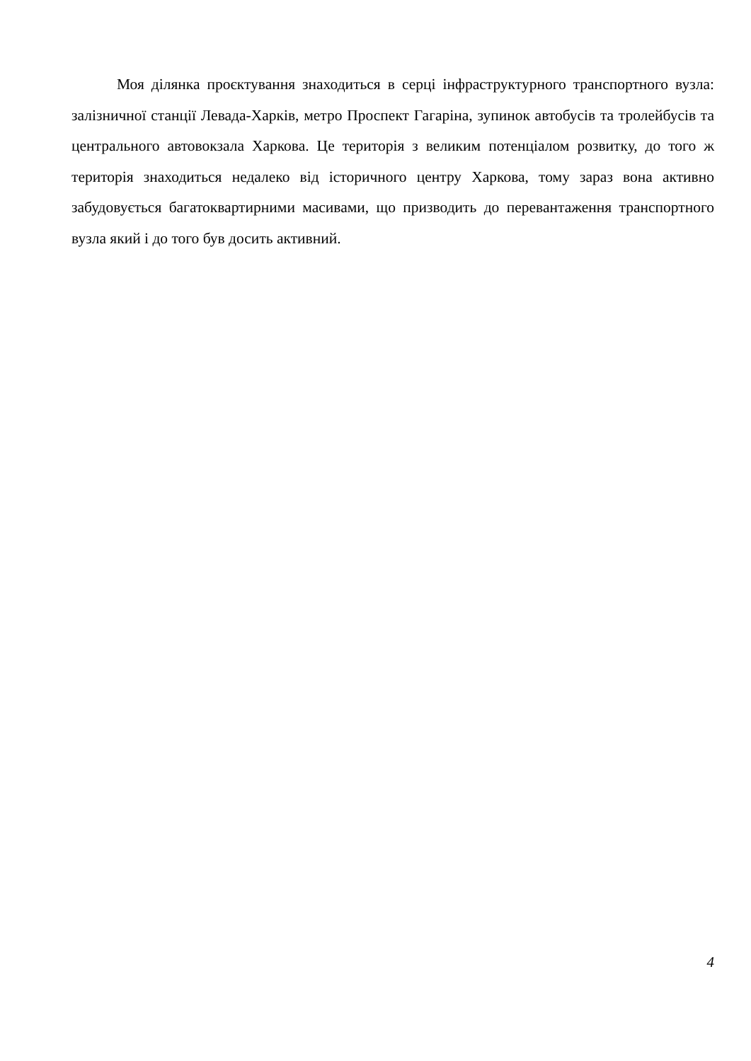Моя ділянка проєктування знаходиться в серці інфраструктурного транспортного вузла: залізничної станції Левада-Харків, метро Проспект Гагаріна, зупинок автобусів та тролейбусів та центрального автовокзала Харкова. Це територія з великим потенціалом розвитку, до того ж територія знаходиться недалеко від історичного центру Харкова, тому зараз вона активно забудовується багатоквартирними масивами, що призводить до перевантаження транспортного вузла який і до того був досить активний.
4